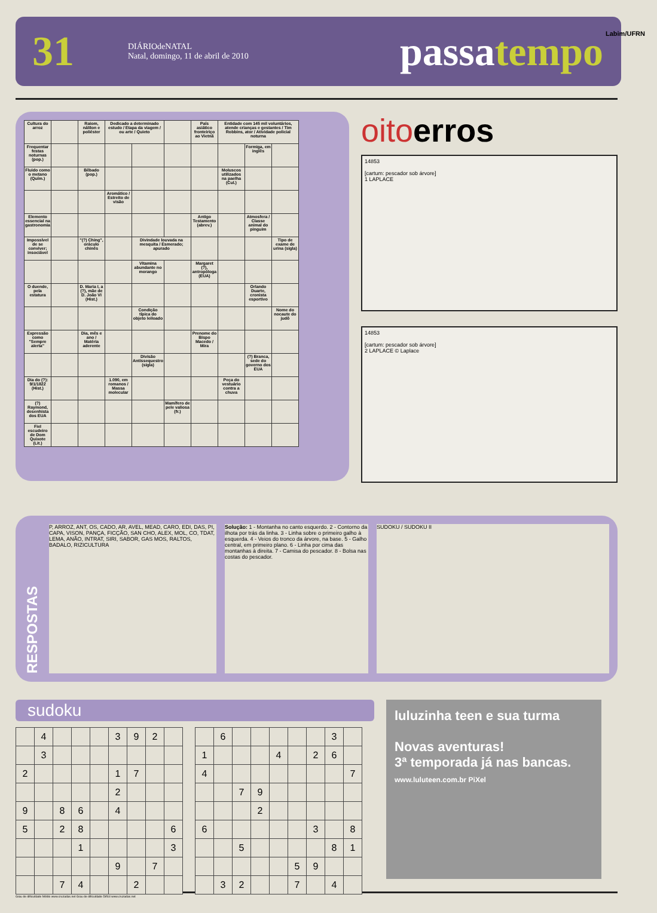Labim/UFRN
31
DIÁRIOdeNATAL
Natal, domingo, 11 de abril de 2010
passatempo
| Cultura do arroz | | Raiom, nálilon e poliéster | Dedicado a determinado estudo / Etapa da viagem / ou arte / Quieto | | | País asiático fronteiriço ao Vietnã | Entidade com 145 mil voluntários, atende crianças e gestantes / Tim Robbins, ator / Atividade policial noturna | | |
| Frequentar festas noturnas (pop.) | | | | | | | | Formiga, em inglês | |
| Fluido como o metano (Quím.) | | Bêbado (pop.) | | | | | Moluscos utilizados na paelha (Cul.) | | |
| | | | Aromático / Estreito de visão | | | | | | |
| Elemento essencial na gastronomia | | | | | | Antigo Testamento (abrev.) | | Atmosfera / Classe animal do pinguim | |
| Impossível de se conviver; insociável | | "(?) Ching", oráculo chinês | | Divindade louvada na mesquita / Esmerado; apurado | | | | | Tipo de exame de urina (sigla) |
| | | | | Vitamina abundante no morango | | Margaret (?), antropóloga (EUA) | | | |
| O duende, pela estatura | | D. Maria I, a (?), mãe de D. João VI (Hist.) | | | | | | Orlando Duarte, cronista esportivo | |
| | | | | Condição típica do objeto leiloado | | | | | Nome do nocaute do judô |
| Expressão como "Sempre alerta" | | Dia, mês e ano / Matéria aderente | | | | Prenome do Bispo Macedo / Mira | | | |
| | | | | Divisão Antissequestro (sigla) | | | | (?) Branca, sede do governo dos EUA | |
| Dia do (?): 9/1/1822 (Hist.) | | | 1.090, em romanos / Massa molecular | | | | Peça do vestuário contra a chuva | | |
| (?) Raymond, desenhista dos EUA | | | | | Mamífero de pele valiosa (fr.) | | | | |
| Fiel escudeiro de Dom Quixote (Lit.) | | | | | | | | | |
oitoerros
14853
[cartum: pescador sob árvore]
1 LAPLACE
14853
[cartum: pescador sob árvore]
2 LAPLACE © Laplace
RESPOSTAS
P, ARROZ, ANT, OS, CADO, AR, AVEL, MEAD, CARO, EDI, DAS, PI, CAPA, VISON, PANÇA, FICÇÃO, SAN CHO, ALEX, MOL, CO, TDAT, LEMA, ANÃO, INTRAT, SIRI, SABOR, GAS MOS, RALTOS, BADALO, RIZICULTURA
Solução: 1 - Montanha no canto esquerdo. 2 - Contorno da ilhota por trás da linha. 3 - Linha sobre o primeiro galho à esquerda. 4 - Veios do tronco da árvore, na base. 5 - Galho central, em primeiro plano. 6 - Linha por cima das montanhas à direita. 7 - Camisa do pescador. 8 - Bolsa nas costas do pescador.
SUDOKU / SUDOKU II
sudoku
| | 4 | | | | 3 | 9 | 2 | |
| | 3 | | | | | | | |
| 2 | | | | | 1 | 7 | | |
| | | | | | 2 | | | |
| 9 | | 8 | 6 | | 4 | | | |
| 5 | | 2 | 8 | | | | | 6 |
| | | | 1 | | | | | 3 |
| | | | | | 9 | | 7 | |
| | | 7 | 4 | | | 2 | | |
| | 6 | | | | | | 3 | |
| 1 | | | | 4 | | 2 | 6 | |
| 4 | | | | | | | | 7 |
| | | 7 | 9 | | | | | |
| | | | 2 | | | | | |
| 6 | | | | | | 3 | | 8 |
| | | 5 | | | | | 8 | 1 |
| | | | | | 5 | 9 | | |
| | 3 | 2 | | | 7 | | 4 | |
Grau de dificuldade Médio www.cruzadas.net Grau de dificuldade Difícil www.cruzadas.net
luluzinha teen e sua turma
Novas aventuras!
3ª temporada já nas bancas.
www.luluteen.com.br PiXel